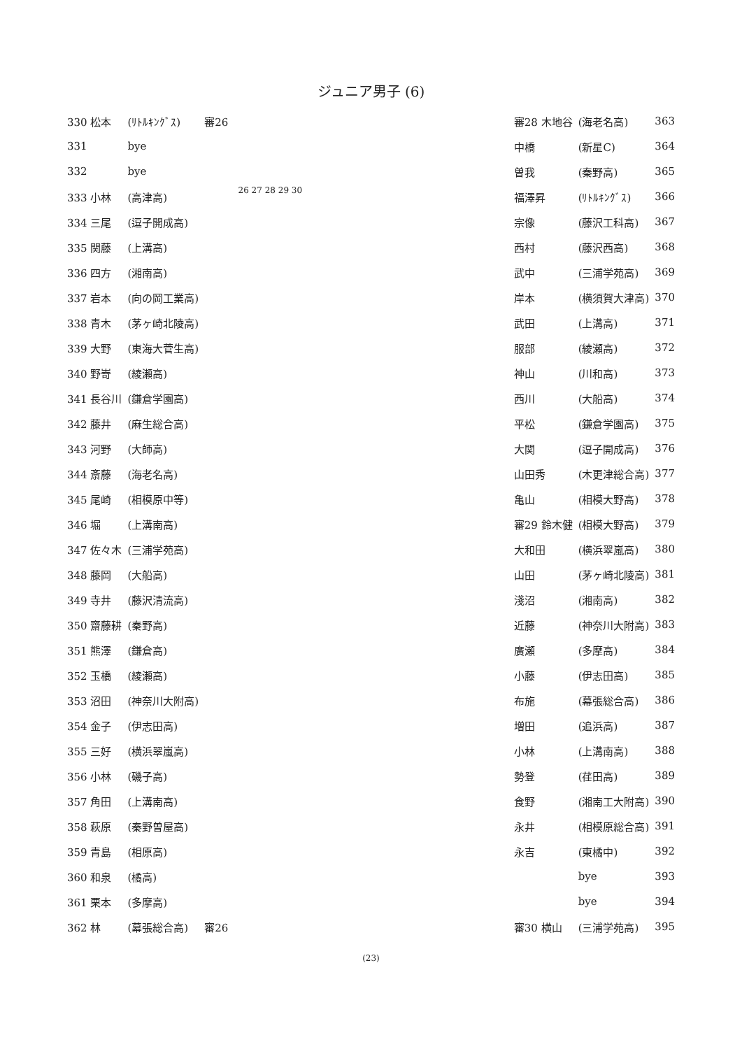ジュニア男子 (6)
| 330 松本 | (ﾘﾄﾙｷﾝｸﾞｽ) | 審26 |
| 331 | bye | |
| 332 | bye | |
| 333 小林 | (高津高) | |
| 334 三尾 | (逗子開成高) | |
| 335 関藤 | (上溝高) | |
| 336 四方 | (湘南高) | |
| 337 岩本 | (向の岡工業高) | |
| 338 青木 | (茅ヶ崎北陵高) | |
| 339 大野 | (東海大菅生高) | |
| 340 野嵜 | (綾瀬高) | |
| 341 長谷川 | (鎌倉学園高) | |
| 342 藤井 | (麻生総合高) | |
| 343 河野 | (大師高) | |
| 344 斎藤 | (海老名高) | |
| 345 尾崎 | (相模原中等) | |
| 346 堀 | (上溝南高) | |
| 347 佐々木 | (三浦学苑高) | |
| 348 藤岡 | (大船高) | |
| 349 寺井 | (藤沢清流高) | |
| 350 齋藤耕 | (秦野高) | |
| 351 熊澤 | (鎌倉高) | |
| 352 玉橋 | (綾瀬高) | |
| 353 沼田 | (神奈川大附高) | |
| 354 金子 | (伊志田高) | |
| 355 三好 | (横浜翠嵐高) | |
| 356 小林 | (磯子高) | |
| 357 角田 | (上溝南高) | |
| 358 萩原 | (秦野曽屋高) | |
| 359 青島 | (相原高) | |
| 360 和泉 | (橘高) | |
| 361 栗本 | (多摩高) | |
| 362 林 | (幕張総合高) | 審26 |
26 27 28 29 30
| 審28 木地谷 | (海老名高) | 363 |
| 中橋 | (新星C) | 364 |
| 曽我 | (秦野高) | 365 |
| 福澤昇 | (ﾘﾄﾙｷﾝｸﾞｽ) | 366 |
| 宗像 | (藤沢工科高) | 367 |
| 西村 | (藤沢西高) | 368 |
| 武中 | (三浦学苑高) | 369 |
| 岸本 | (横須賀大津高) | 370 |
| 武田 | (上溝高) | 371 |
| 服部 | (綾瀬高) | 372 |
| 神山 | (川和高) | 373 |
| 西川 | (大船高) | 374 |
| 平松 | (鎌倉学園高) | 375 |
| 大関 | (逗子開成高) | 376 |
| 山田秀 | (木更津総合高) | 377 |
| 亀山 | (相模大野高) | 378 |
| 審29 鈴木健 | (相模大野高) | 379 |
| 大和田 | (横浜翠嵐高) | 380 |
| 山田 | (茅ヶ崎北陵高) | 381 |
| 淺沼 | (湘南高) | 382 |
| 近藤 | (神奈川大附高) | 383 |
| 廣瀬 | (多摩高) | 384 |
| 小藤 | (伊志田高) | 385 |
| 布施 | (幕張総合高) | 386 |
| 増田 | (追浜高) | 387 |
| 小林 | (上溝南高) | 388 |
| 勢登 | (荏田高) | 389 |
| 食野 | (湘南工大附高) | 390 |
| 永井 | (相模原総合高) | 391 |
| 永吉 | (東橘中) | 392 |
| | bye | 393 |
| | bye | 394 |
| 審30 横山 | (三浦学苑高) | 395 |
(23)